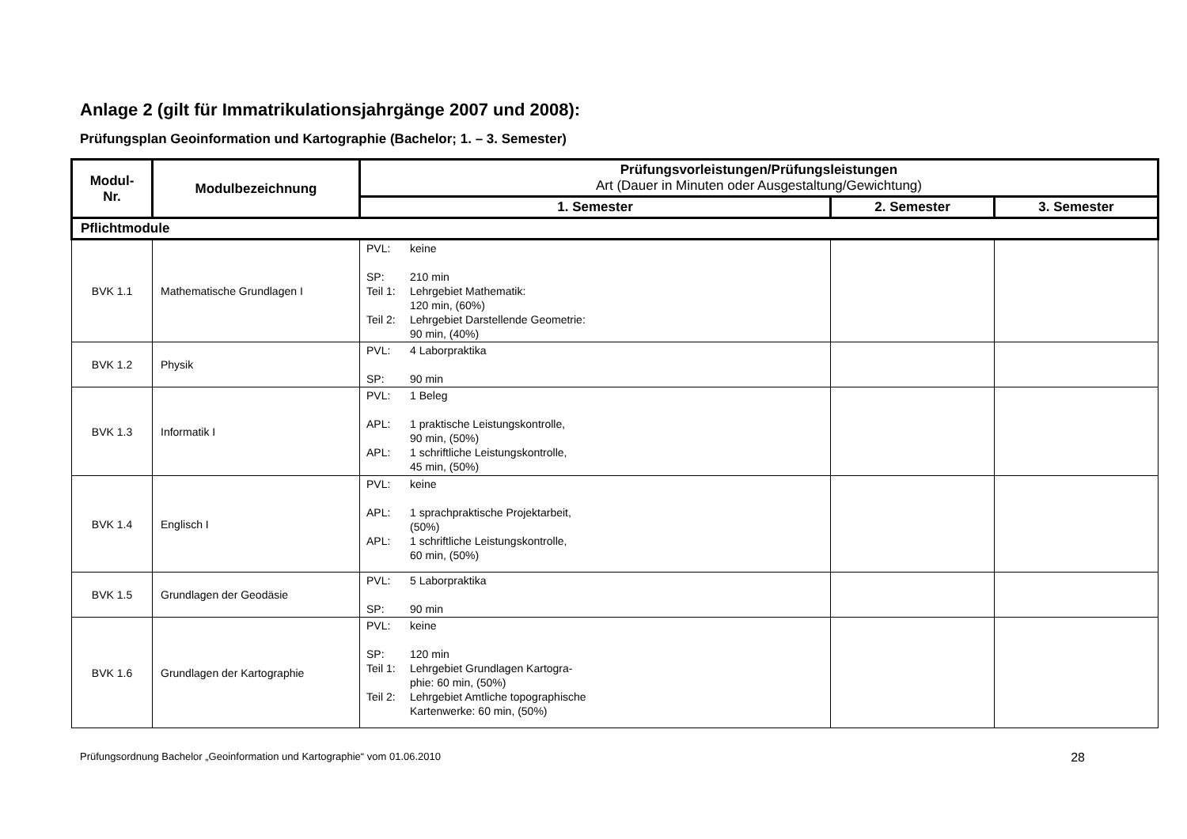Anlage 2 (gilt für Immatrikulationsjahrgänge 2007 und 2008):
Prüfungsplan Geoinformation und Kartographie (Bachelor; 1. – 3. Semester)
| Modul- Nr. | Modulbezeichnung | Prüfungsvorleistungen/Prüfungsleistungen Art (Dauer in Minuten oder Ausgestaltung/Gewichtung) | | |
| --- | --- | --- | --- | --- |
| | | 1. Semester | 2. Semester | 3. Semester |
| Pflichtmodule | | | | |
| BVK 1.1 | Mathematische Grundlagen I | PVL: keine SP: 210 min Teil 1: Lehrgebiet Mathematik: 120 min, (60%) Teil 2: Lehrgebiet Darstellende Geometrie: 90 min, (40%) | | |
| BVK 1.2 | Physik | PVL: 4 Laborpraktika SP: 90 min | | |
| BVK 1.3 | Informatik I | PVL: 1 Beleg APL: 1 praktische Leistungskontrolle, 90 min, (50%) APL: 1 schriftliche Leistungskontrolle, 45 min, (50%) | | |
| BVK 1.4 | Englisch I | PVL: keine APL: 1 sprachpraktische Projektarbeit, (50%) APL: 1 schriftliche Leistungskontrolle, 60 min, (50%) | | |
| BVK 1.5 | Grundlagen der Geodäsie | PVL: 5 Laborpraktika SP: 90 min | | |
| BVK 1.6 | Grundlagen der Kartographie | PVL: keine SP: 120 min Teil 1: Lehrgebiet Grundlagen Kartogra- phie: 60 min, (50%) Teil 2: Lehrgebiet Amtliche topographische Kartenwerke: 60 min, (50%) | | |
Prüfungsordnung Bachelor „Geoinformation und Kartographie“ vom 01.06.2010 28